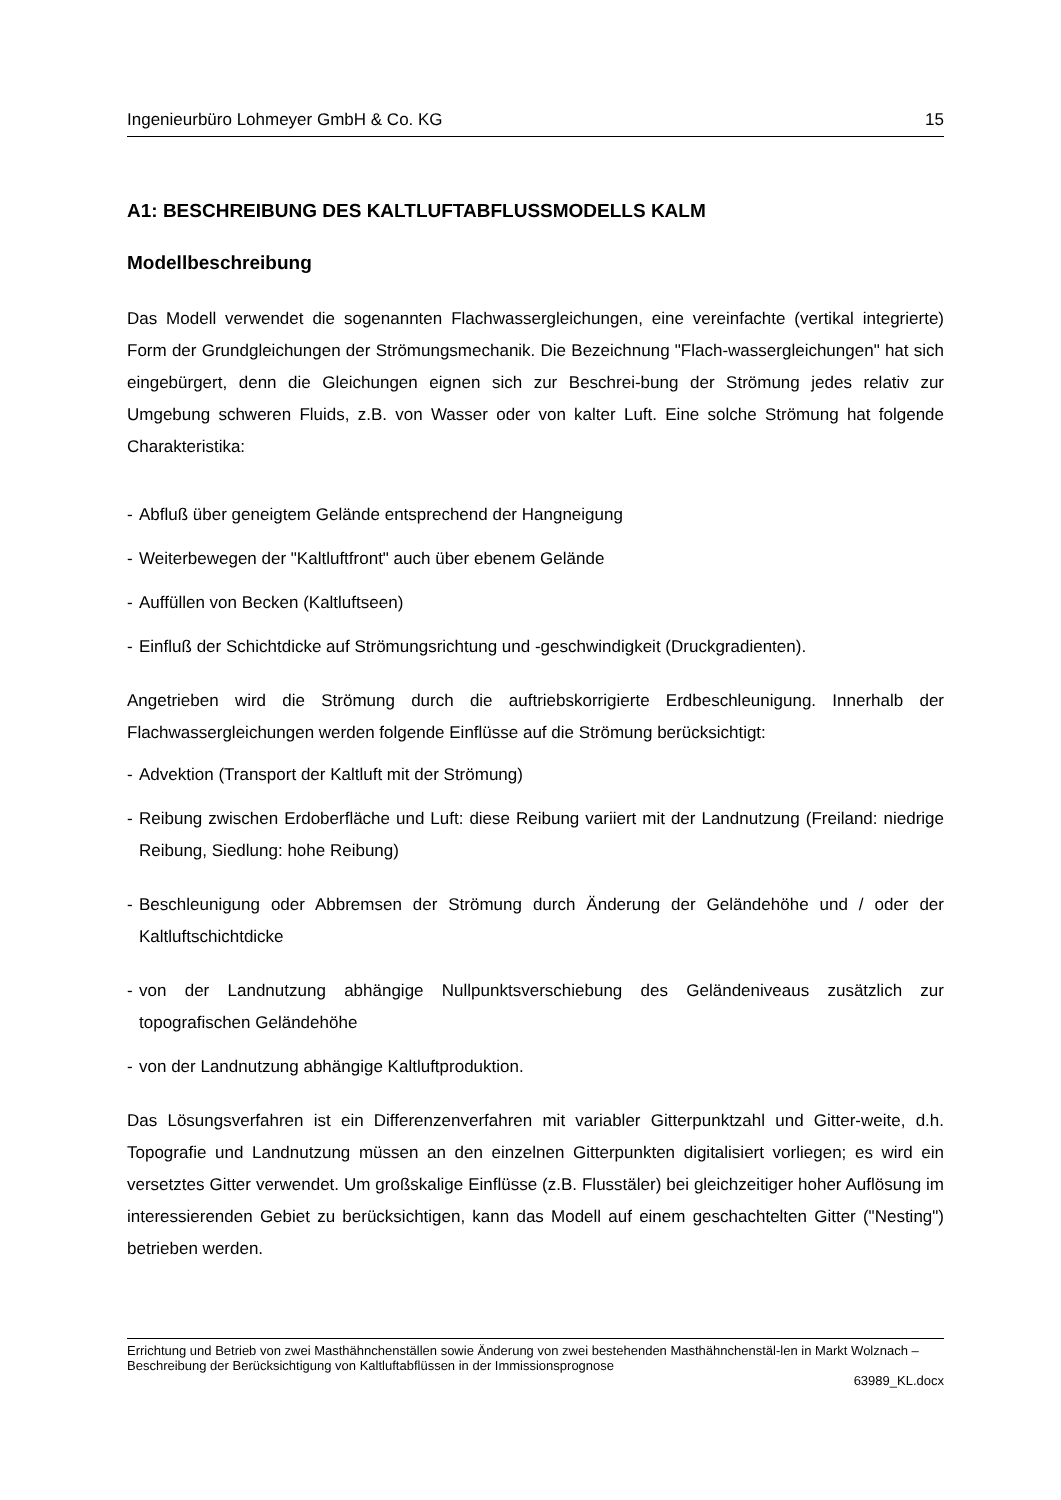Ingenieurbüro Lohmeyer GmbH & Co. KG 15
A1: BESCHREIBUNG DES KALTLUFTABFLUSSMODELLS KALM
Modellbeschreibung
Das Modell verwendet die sogenannten Flachwassergleichungen, eine vereinfachte (vertikal integrierte) Form der Grundgleichungen der Strömungsmechanik. Die Bezeichnung "Flach-wassergleichungen" hat sich eingebürgert, denn die Gleichungen eignen sich zur Beschrei-bung der Strömung jedes relativ zur Umgebung schweren Fluids, z.B. von Wasser oder von kalter Luft. Eine solche Strömung hat folgende Charakteristika:
- Abfluß über geneigtem Gelände entsprechend der Hangneigung
- Weiterbewegen der "Kaltluftfront" auch über ebenem Gelände
- Auffüllen von Becken (Kaltluftseen)
- Einfluß der Schichtdicke auf Strömungsrichtung und -geschwindigkeit (Druckgradienten).
Angetrieben wird die Strömung durch die auftriebskorrigierte Erdbeschleunigung. Innerhalb der Flachwassergleichungen werden folgende Einflüsse auf die Strömung berücksichtigt:
- Advektion (Transport der Kaltluft mit der Strömung)
- Reibung zwischen Erdoberfläche und Luft: diese Reibung variiert mit der Landnutzung (Freiland: niedrige Reibung, Siedlung: hohe Reibung)
- Beschleunigung oder Abbremsen der Strömung durch Änderung der Geländehöhe und / oder der Kaltluftschichtdicke
- von der Landnutzung abhängige Nullpunktsverschiebung des Geländeniveaus zusätzlich zur topografischen Geländehöhe
- von der Landnutzung abhängige Kaltluftproduktion.
Das Lösungsverfahren ist ein Differenzenverfahren mit variabler Gitterpunktzahl und Gitter-weite, d.h. Topografie und Landnutzung müssen an den einzelnen Gitterpunkten digitalisiert vorliegen; es wird ein versetztes Gitter verwendet. Um großskalige Einflüsse (z.B. Flusstäler) bei gleichzeitiger hoher Auflösung im interessierenden Gebiet zu berücksichtigen, kann das Modell auf einem geschachtelten Gitter ("Nesting") betrieben werden.
Errichtung und Betrieb von zwei Masthähnchenställen sowie Änderung von zwei bestehenden Masthähnchenstäl-len in Markt Wolznach – Beschreibung der Berücksichtigung von Kaltluftabflüssen in der Immissionsprognose
63989_KL.docx